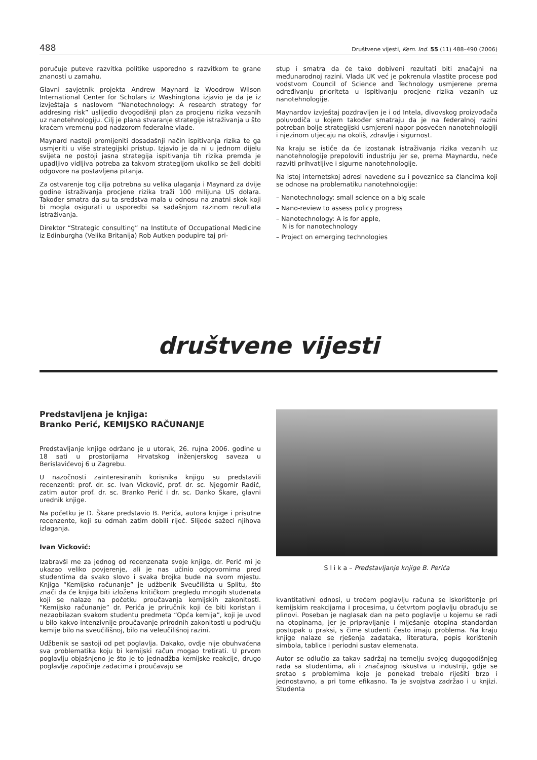488 Društvene vijesti, Kem. Ind. 55 (11) 488–490 (2006)
poručuje puteve razvitka politike usporedno s razvitkom te grane znanosti u zamahu.
Glavni savjetnik projekta Andrew Maynard iz Woodrow Wilson International Center for Scholars iz Washingtona izjavio je da je iz izvještaja s naslovom “Nanotechnology: A research strategy for addresing risk” uslijedio dvogodišnji plan za procjenu rizika vezanih uz nanotehnologiju. Cilj je plana stvaranje strategije istraživanja u što kraćem vremenu pod nadzorom federalne vlade.
Maynard nastoji promijeniti dosadašnji način ispitivanja rizika te ga usmjeriti u više strategijski pristup. Izjavio je da ni u jednom dijelu svijeta ne postoji jasna strategija ispitivanja tih rizika premda je upadljivo vidljiva potreba za takvom strategijom ukoliko se želi dobiti odgovore na postavljena pitanja.
Za ostvarenje tog cilja potrebna su velika ulaganja i Maynard za dvije godine istraživanja procjene rizika traži 100 milijuna US dolara. Također smatra da su ta sredstva mala u odnosu na znatni skok koji bi mogla osigurati u usporedbi sa sadašnjom razinom rezultata istraživanja.
Direktor “Strategic consulting” na Institute of Occupational Medicine iz Edinburgha (Velika Britanija) Rob Autken podupire taj pri-
stup i smatra da će tako dobiveni rezultati biti značajni na međunarodnoj razini. Vlada UK već je pokrenula vlastite procese pod vodstvom Council of Science and Technology usmjerene prema određivanju prioriteta u ispitivanju procjene rizika vezanih uz nanotehnologije.
Maynardov izvještaj pozdravljen je i od Intela, divovskog proizvođača poluvodiča u kojem također smatraju da je na federalnoj razini potreban bolje strategijski usmjereni napor posvećen nanotehnologiji i njezinom utjecaju na okoliš, zdravlje i sigurnost.
Na kraju se ističe da će izostanak istraživanja rizika vezanih uz nanotehnologije prepoloviti industriju jer se, prema Maynardu, neće razviti prihvatljive i sigurne nanotehnologije.
Na istoj internetskoj adresi navedene su i poveznice sa člancima koji se odnose na problematiku nanotehnologije:
– Nanotechnology: small science on a big scale
– Nano-review to assess policy progress
– Nanotechnology: A is for apple,
N is for nanotechnology
– Project on emerging technologies
društvene vijesti
Predstavljena je knjiga:
Branko Perić, KEMIJSKO RAČUNANJE
Predstavljanje knjige održano je u utorak, 26. rujna 2006. godine u 18 sati u prostorijama Hrvatskog inženjerskog saveza u Berislavićevoj 6 u Zagrebu.
U nazočnosti zainteresiranih korisnika knjigu su predstavili recenzenti: prof. dr. sc. Ivan Vicković, prof. dr. sc. Njegomir Radić, zatim autor prof. dr. sc. Branko Perić i dr. sc. Danko Škare, glavni urednik knjige.
Na početku je D. Škare predstavio B. Perića, autora knjige i prisutne recenzente, koji su odmah zatim dobili riječ. Slijede sažeci njihova izlaganja.
Ivan Vicković:
Izabravši me za jednog od recenzenata svoje knjige, dr. Perić mi je ukazao veliko povjerenje, ali je nas učinio odgovornima pred studentima da svako slovo i svaka brojka bude na svom mjestu. Knjiga “Kemijsko računanje” je udžbenik Sveučilišta u Splitu, što znači da će knjiga biti izložena kritičkom pregledu mnogih studenata koji se nalaze na početku proučavanja kemijskih zakonitosti. “Kemijsko računanje” dr. Perića je priručnik koji će biti koristan i nezaobilazan svakom studentu predmeta “Opća kemija”, koji je uvod u bilo kakvo intenzivnije proučavanje prirodnih zakonitosti u području kemije bilo na sveučilišnoj, bilo na veleučilišnoj razini.
Udžbenik se sastoji od pet poglavlja. Dakako, ovdje nije obuhvaćena sva problematika koju bi kemijski račun mogao tretirati. U prvom poglavlju objašnjeno je što je to jednadžba kemijske reakcije, drugo poglavlje započinje zadacima i proučavaju se
S l i k a – Predstavljanje knjige B. Perića
kvantitativni odnosi, u trećem poglavlju računa se iskorištenje pri kemijskim reakcijama i procesima, u četvrtom poglavlju obrađuju se plinovi. Poseban je naglasak dan na peto poglavlje u kojemu se radi na otopinama, jer je pripravljanje i miješanje otopina standardan postupak u praksi, s čime studenti često imaju problema. Na kraju knjige nalaze se rješenja zadataka, literatura, popis korištenih simbola, tablice i periodni sustav elemenata.
Autor se odlučio za takav sadržaj na temelju svojeg dugogodišnjeg rada sa studentima, ali i značajnog iskustva u industriji, gdje se sretao s problemima koje je ponekad trebalo riješiti brzo i jednostavno, a pri tome efikasno. Ta je svojstva zadržao i u knjizi. Studenta